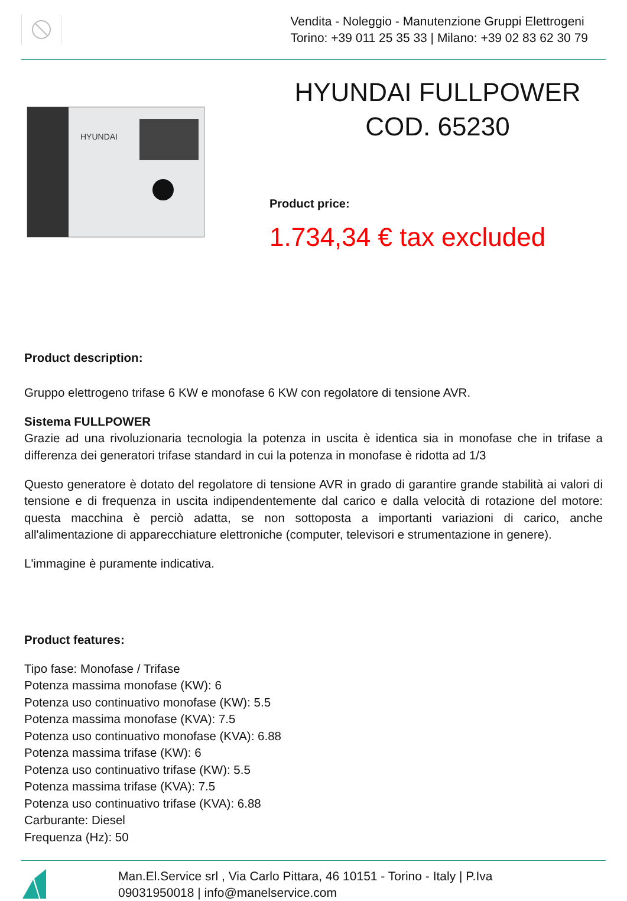Vendita - Noleggio - Manutenzione Gruppi Elettrogeni
Torino: +39 011 25 35 33 | Milano: +39 02 83 62 30 79
HYUNDAI
HYUNDAI FULLPOWER
COD. 65230
Product price:
1.734,34 € tax excluded
Product description:
Gruppo elettrogeno trifase 6 KW e monofase 6 KW con regolatore di tensione AVR.
Sistema FULLPOWER
Grazie ad una rivoluzionaria tecnologia la potenza in uscita è identica sia in monofase che in trifase a differenza dei generatori trifase standard in cui la potenza in monofase è ridotta ad 1/3
Questo generatore è dotato del regolatore di tensione AVR in grado di garantire grande stabilità ai valori di tensione e di frequenza in uscita indipendentemente dal carico e dalla velocità di rotazione del motore: questa macchina è perciò adatta, se non sottoposta a importanti variazioni di carico, anche all'alimentazione di apparecchiature elettroniche (computer, televisori e strumentazione in genere).
L'immagine è puramente indicativa.
Product features:
Tipo fase: Monofase / Trifase
Potenza massima monofase (KW): 6
Potenza uso continuativo monofase (KW): 5.5
Potenza massima monofase (KVA): 7.5
Potenza uso continuativo monofase (KVA): 6.88
Potenza massima trifase (KW): 6
Potenza uso continuativo trifase (KW): 5.5
Potenza massima trifase (KVA): 7.5
Potenza uso continuativo trifase (KVA): 6.88
Carburante: Diesel
Frequenza (Hz): 50
Man.El.Service srl , Via Carlo Pittara, 46 10151 - Torino - Italy | P.Iva
09031950018 | info@manelservice.com